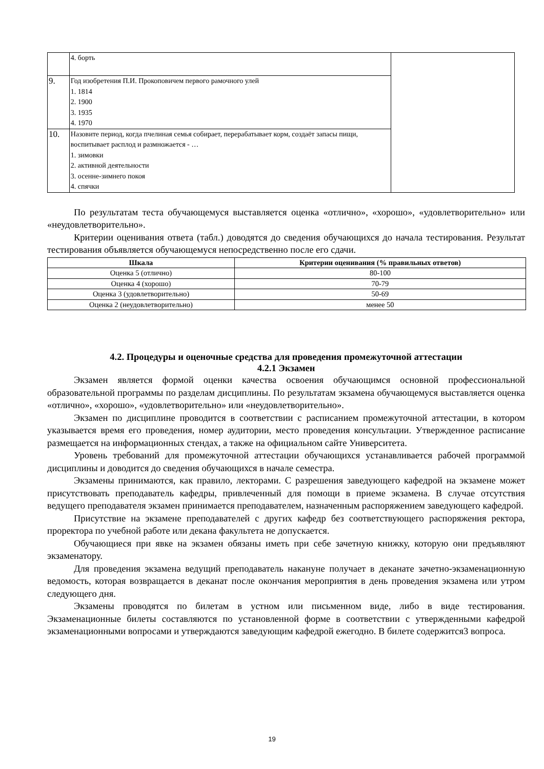| | 4. борть | |
| 9. | Год изобретения П.И. Прокоповичем первого рамочного улей 1. 1814 2. 1900 3. 1935 4. 1970 | |
| 10. | Назовите период, когда пчелиная семья собирает, перерабатывает корм, создаёт запасы пищи, воспитывает расплод и размножается - … 1. зимовки 2. активной деятельности 3. осенне-зимнего покоя 4. спячки | |
По результатам теста обучающемуся выставляется оценка «отлично», «хорошо», «удовлетворительно» или «неудовлетворительно».
Критерии оценивания ответа (табл.) доводятся до сведения обучающихся до начала тестирования. Результат тестирования объявляется обучающемуся непосредственно после его сдачи.
| Шкала | Критерии оценивания (% правильных ответов) |
| --- | --- |
| Оценка 5 (отлично) | 80-100 |
| Оценка 4 (хорошо) | 70-79 |
| Оценка 3 (удовлетворительно) | 50-69 |
| Оценка 2 (неудовлетворительно) | менее 50 |
4.2. Процедуры и оценочные средства для проведения промежуточной аттестации
4.2.1 Экзамен
Экзамен является формой оценки качества освоения обучающимся основной профессиональной образовательной программы по разделам дисциплины. По результатам экзамена обучающемуся выставляется оценка «отлично», «хорошо», «удовлетворительно» или «неудовлетворительно».
Экзамен по дисциплине проводится в соответствии с расписанием промежуточной аттестации, в котором указывается время его проведения, номер аудитории, место проведения консультации. Утвержденное расписание размещается на информационных стендах, а также на официальном сайте Университета.
Уровень требований для промежуточной аттестации обучающихся устанавливается рабочей программой дисциплины и доводится до сведения обучающихся в начале семестра.
Экзамены принимаются, как правило, лекторами. С разрешения заведующего кафедрой на экзамене может присутствовать преподаватель кафедры, привлеченный для помощи в приеме экзамена. В случае отсутствия ведущего преподавателя экзамен принимается преподавателем, назначенным распоряжением заведующего кафедрой.
Присутствие на экзамене преподавателей с других кафедр без соответствующего распоряжения ректора, проректора по учебной работе или декана факультета не допускается.
Обучающиеся при явке на экзамен обязаны иметь при себе зачетную книжку, которую они предъявляют экзаменатору.
Для проведения экзамена ведущий преподаватель накануне получает в деканате зачетно-экзаменационную ведомость, которая возвращается в деканат после окончания мероприятия в день проведения экзамена или утром следующего дня.
Экзамены проводятся по билетам в устном или письменном виде, либо в виде тестирования. Экзаменационные билеты составляются по установленной форме в соответствии с утвержденными кафедрой экзаменационными вопросами и утверждаются заведующим кафедрой ежегодно. В билете содержится3 вопроса.
19